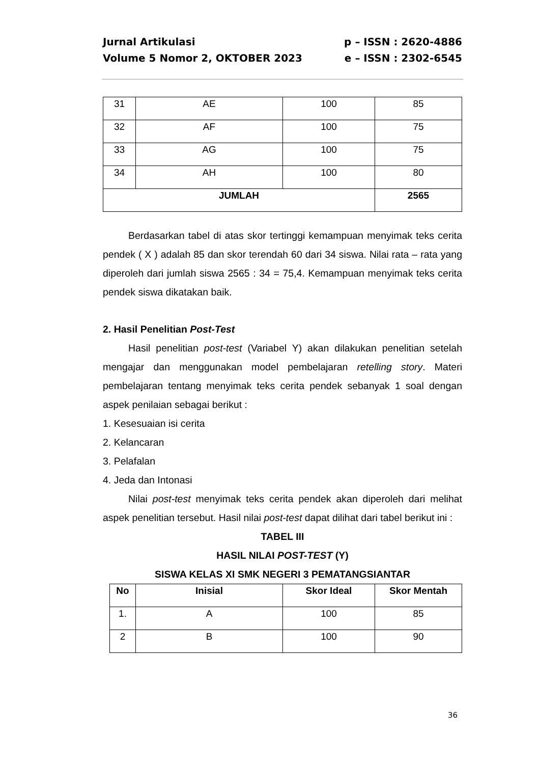Jurnal Artikulasi p – ISSN : 2620-4886
Volume 5 Nomor 2, OKTOBER 2023 e – ISSN : 2302-6545
| 31 | AE | 100 | 85 |
| 32 | AF | 100 | 75 |
| 33 | AG | 100 | 75 |
| 34 | AH | 100 | 80 |
| JUMLAH | | | 2565 |
Berdasarkan tabel di atas skor tertinggi kemampuan menyimak teks cerita pendek ( X ) adalah 85 dan skor terendah 60 dari 34 siswa. Nilai rata – rata yang diperoleh dari jumlah siswa 2565 : 34 = 75,4. Kemampuan menyimak teks cerita pendek siswa dikatakan baik.
2. Hasil Penelitian Post-Test
Hasil penelitian post-test (Variabel Y) akan dilakukan penelitian setelah mengajar dan menggunakan model pembelajaran retelling story. Materi pembelajaran tentang menyimak teks cerita pendek sebanyak 1 soal dengan aspek penilaian sebagai berikut :
1. Kesesuaian isi cerita
2. Kelancaran
3. Pelafalan
4. Jeda dan Intonasi
Nilai post-test menyimak teks cerita pendek akan diperoleh dari melihat aspek penelitian tersebut. Hasil nilai post-test dapat dilihat dari tabel berikut ini :
TABEL III
HASIL NILAI POST-TEST (Y)
SISWA KELAS XI SMK NEGERI 3 PEMATANGSIANTAR
| No | Inisial | Skor Ideal | Skor Mentah |
| --- | --- | --- | --- |
| 1. | A | 100 | 85 |
| 2 | B | 100 | 90 |
36